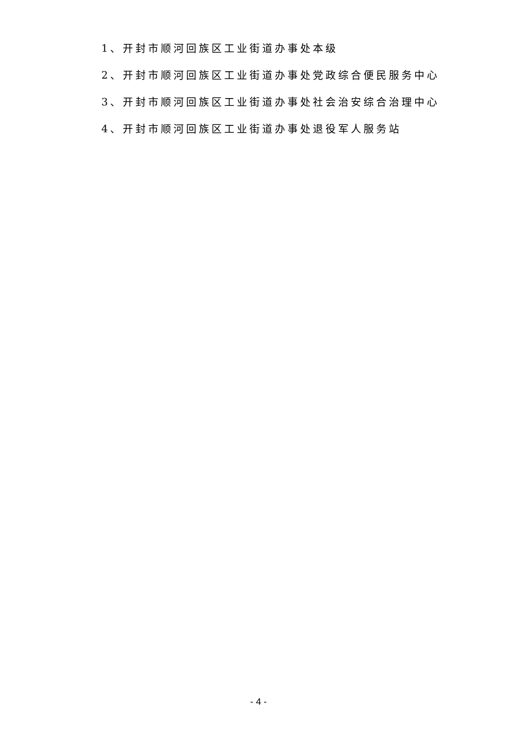1、开封市顺河回族区工业街道办事处本级
2、开封市顺河回族区工业街道办事处党政综合便民服务中心
3、开封市顺河回族区工业街道办事处社会治安综合治理中心
4、开封市顺河回族区工业街道办事处退役军人服务站
- 4 -